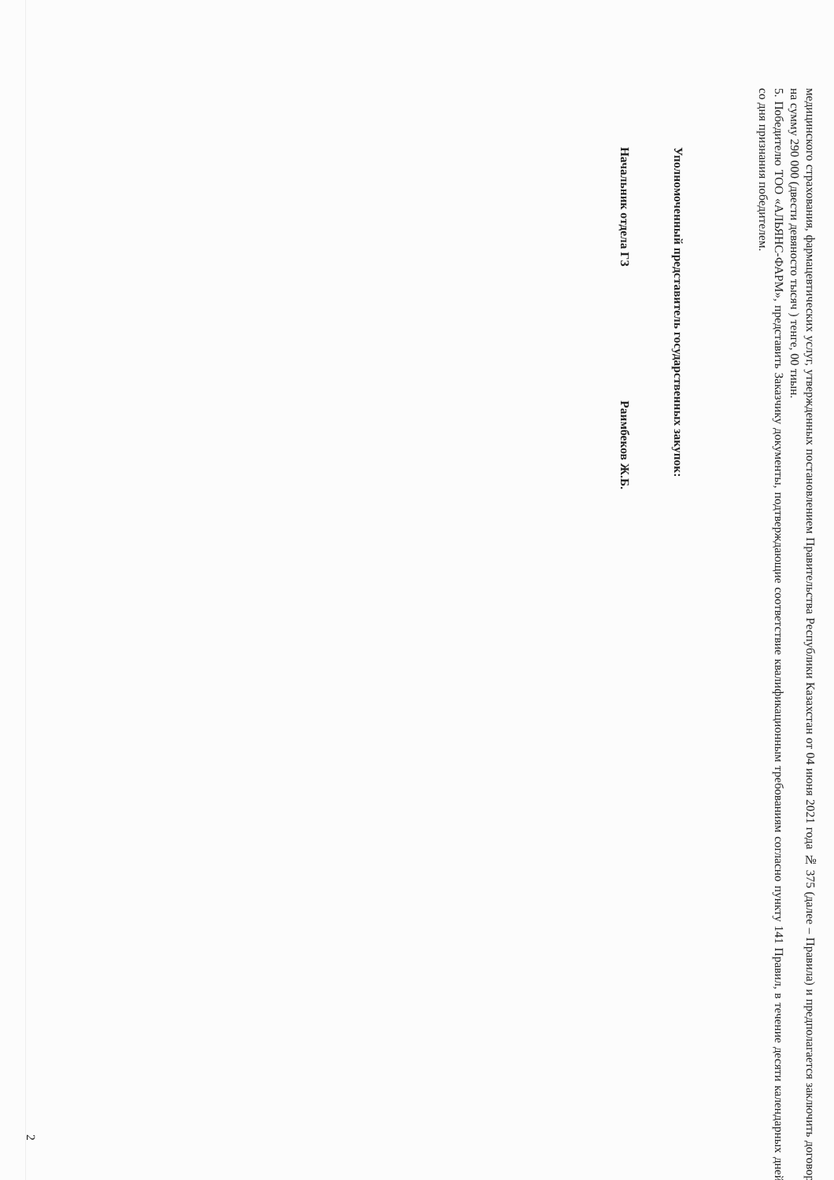медицинского страхования, фармацевтических услуг, утвержденных постановлением Правительства Республики Казахстан от 04 июня 2021 года № 375 (далее – Правила) и предполагается заключить договор на сумму 290 000 (двести девяносто тысяч ) тенге, 00 тиын.
5. Победителю ТОО «АЛЬЯНС-ФАРМ», представить Заказчику документы, подтверждающие соответствие квалификационным требованиям согласно пункту 141 Правил, в течение десяти календарных дней со дня признания победителем.
Уполномоченный представитель государственных закупок:
Начальник отдела ГЗ Раимбеков Ж.Б.
2